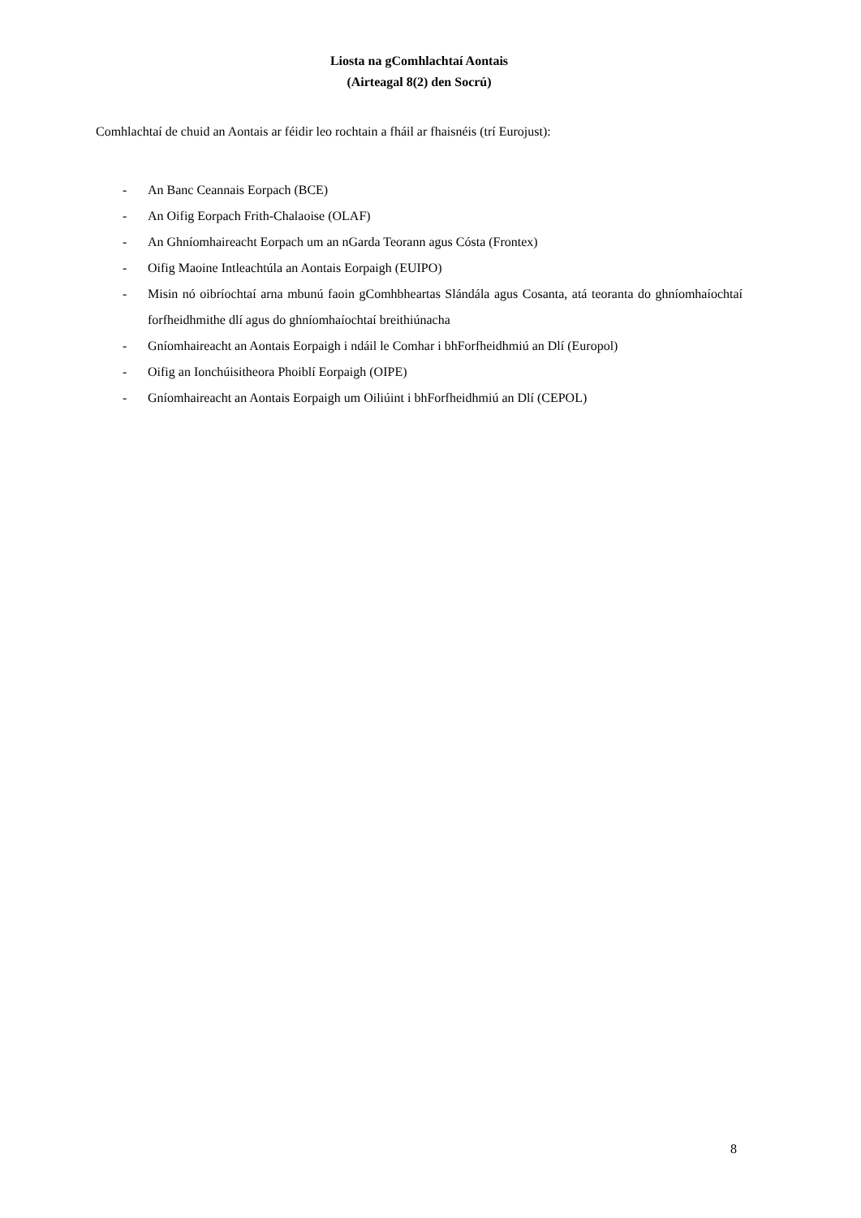Liosta na gComhlachtaí Aontais
(Airteagal 8(2) den Socrú)
Comhlachtaí de chuid an Aontais ar féidir leo rochtain a fháil ar fhaisnéis (trí Eurojust):
- An Banc Ceannais Eorpach (BCE)
- An Oifig Eorpach Frith-Chalaoise (OLAF)
- An Ghníomhaireacht Eorpach um an nGarda Teorann agus Cósta (Frontex)
- Oifig Maoine Intleachtúla an Aontais Eorpaigh (EUIPO)
- Misin nó oibríochtaí arna mbunú faoin gComhbheartas Slándála agus Cosanta, atá teoranta do ghníomhaíochtaí forfheidhmithe dlí agus do ghníomhaíochtaí breithiúnacha
- Gníomhaireacht an Aontais Eorpaigh i ndáil le Comhar i bhForfheidhmiú an Dlí (Europol)
- Oifig an Ionchúisitheora Phoiblí Eorpaigh (OIPE)
- Gníomhaireacht an Aontais Eorpaigh um Oiliúint i bhForfheidhmiú an Dlí (CEPOL)
8